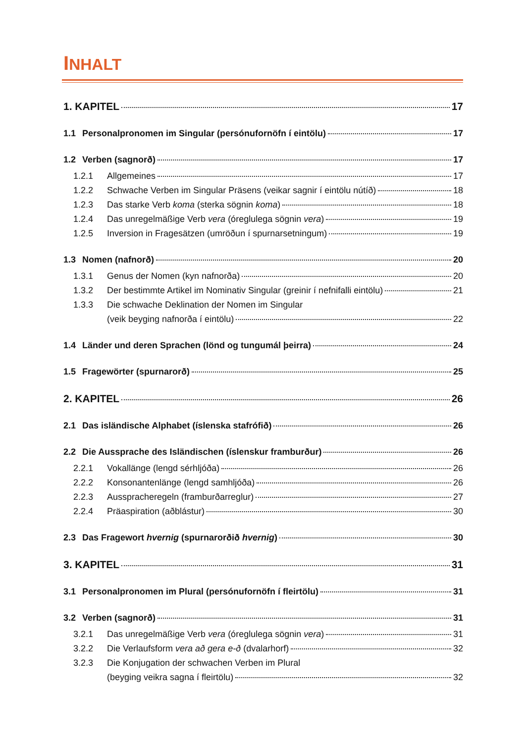INHALT
1. KAPITEL 17
1.1 Personalpronomen im Singular (persónufornöfn í eintölu) 17
1.2 Verben (sagnorð) 17
1.2.1 Allgemeines 17
1.2.2 Schwache Verben im Singular Präsens (veikar sagnir í eintölu nútíð) 18
1.2.3 Das starke Verb koma (sterka sögnin koma) 18
1.2.4 Das unregelmäßige Verb vera (óreglulega sögnin vera) 19
1.2.5 Inversion in Fragesätzen (umröðun í spurnarsetningum) 19
1.3 Nomen (nafnorð) 20
1.3.1 Genus der Nomen (kyn nafnorða) 20
1.3.2 Der bestimmte Artikel im Nominativ Singular (greinir í nefnifalli eintölu) 21
1.3.3 Die schwache Deklination der Nomen im Singular
(veik beyging nafnorða í eintölu) 22
1.4 Länder und deren Sprachen (lönd og tungumál þeirra) 24
1.5 Fragewörter (spurnarorð) 25
2. KAPITEL 26
2.1 Das isländische Alphabet (íslenska stafrófið) 26
2.2 Die Aussprache des Isländischen (íslenskur framburður) 26
2.2.1 Vokallänge (lengd sérhljóða) 26
2.2.2 Konsonantenlänge (lengd samhljóða) 26
2.2.3 Ausspracheregeln (framburðarreglur) 27
2.2.4 Präaspiration (aðblástur) 30
2.3 Das Fragewort hvernig (spurnarorðið hvernig) 30
3. KAPITEL 31
3.1 Personalpronomen im Plural (persónufornöfn í fleirtölu) 31
3.2 Verben (sagnorð) 31
3.2.1 Das unregelmäßige Verb vera (óreglulega sögnin vera) 31
3.2.2 Die Verlaufsform vera að gera e-ð (dvalarhorf) 32
3.2.3 Die Konjugation der schwachen Verben im Plural
(beyging veikra sagna í fleirtölu) 32